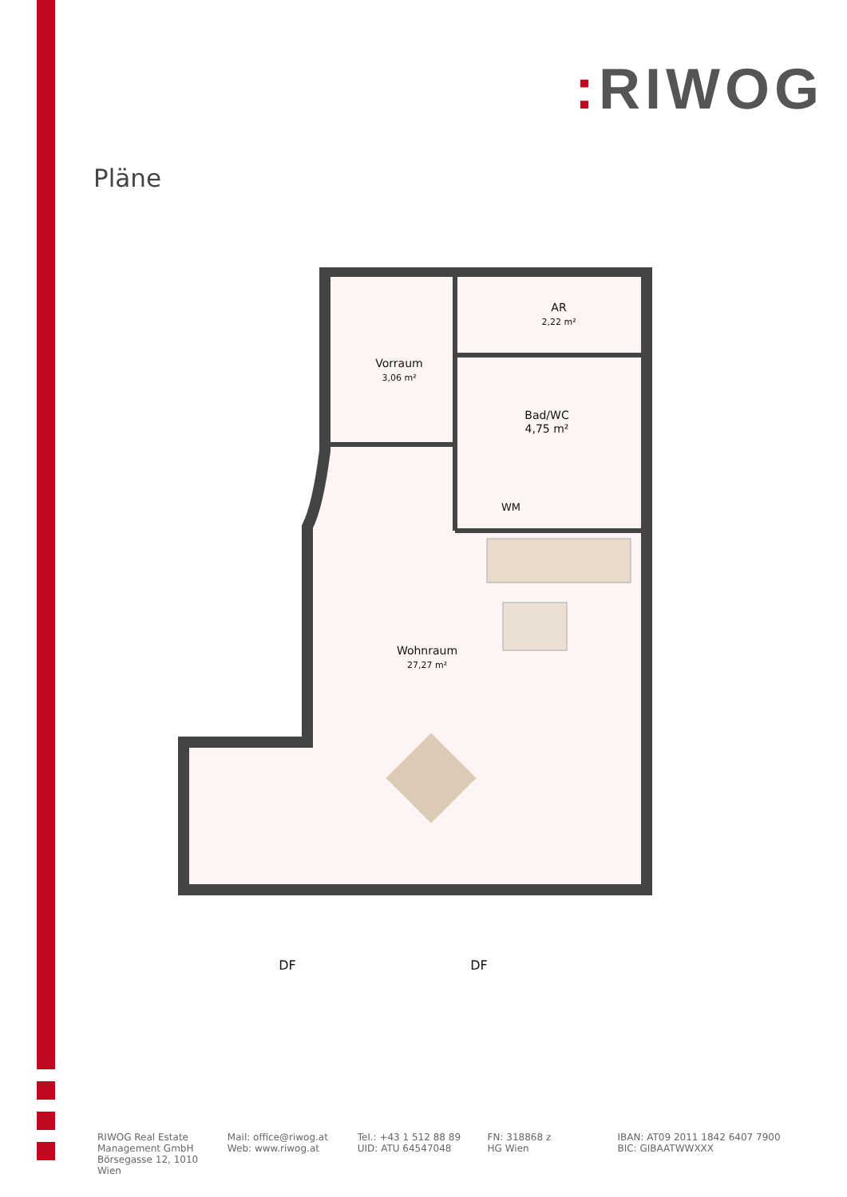: RIWOG
Pläne
AR
2,22 m²
Vorraum
3,06 m²
Bad/WC
4,75 m²
WM
Wohnraum
27,27 m²
DF
DF
RIWOG Real Estate Management GmbH
Börsegasse 12, 1010 Wien
Mail: office@riwog.at
Web: www.riwog.at
Tel.: +43 1 512 88 89
UID: ATU 64547048
FN: 318868 z
HG Wien
IBAN: AT09 2011 1842 6407 7900
BIC: GIBAATWWXXX